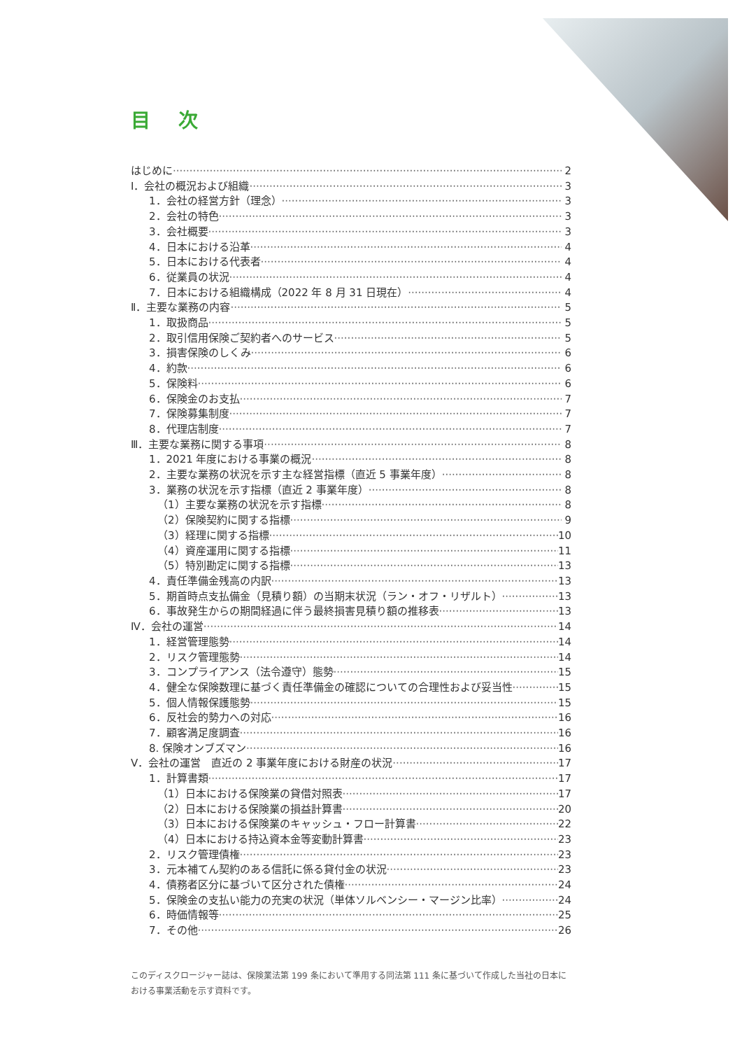目次
はじめに 2
Ⅰ．会社の概況および組織 3
1．会社の経営方針（理念） 3
2．会社の特色 3
3．会社概要 3
4．日本における沿革 4
5．日本における代表者 4
6．従業員の状況 4
7．日本における組織構成（2022 年 8 月 31 日現在） 4
Ⅱ．主要な業務の内容 5
1．取扱商品 5
2．取引信用保険ご契約者へのサービス 5
3．損害保険のしくみ 6
4．約款 6
5．保険料 6
6．保険金のお支払 7
7．保険募集制度 7
8．代理店制度 7
Ⅲ．主要な業務に関する事項 8
1．2021 年度における事業の概況 8
2．主要な業務の状況を示す主な経営指標（直近 5 事業年度） 8
3．業務の状況を示す指標（直近 2 事業年度） 8
（1）主要な業務の状況を示す指標 8
（2）保険契約に関する指標 9
（3）経理に関する指標 10
（4）資産運用に関する指標 11
（5）特別勘定に関する指標 13
4．責任準備金残高の内訳 13
5．期首時点支払備金（見積り額）の当期末状況（ラン・オフ・リザルト） 13
6．事故発生からの期間経過に伴う最終損害見積り額の推移表 13
Ⅳ．会社の運営 14
1．経営管理態勢 14
2．リスク管理態勢 14
3．コンプライアンス（法令遵守）態勢 15
4．健全な保険数理に基づく責任準備金の確認についての合理性および妥当性 15
5．個人情報保護態勢 15
6．反社会的勢力への対応 16
7．顧客満足度調査 16
8. 保険オンブズマン 16
Ⅴ．会社の運営　直近の 2 事業年度における財産の状況 17
1．計算書類 17
（1）日本における保険業の貸借対照表 17
（2）日本における保険業の損益計算書 20
（3）日本における保険業のキャッシュ・フロー計算書 22
（4）日本における持込資本金等変動計算書 23
2．リスク管理債権 23
3．元本補てん契約のある信託に係る貸付金の状況 23
4．債務者区分に基づいて区分された債権 24
5．保険金の支払い能力の充実の状況（単体ソルベンシー・マージン比率） 24
6．時価情報等 25
7．その他 26
このディスクロージャー誌は、保険業法第 199 条において準用する同法第 111 条に基づいて作成した当社の日本における事業活動を示す資料です。